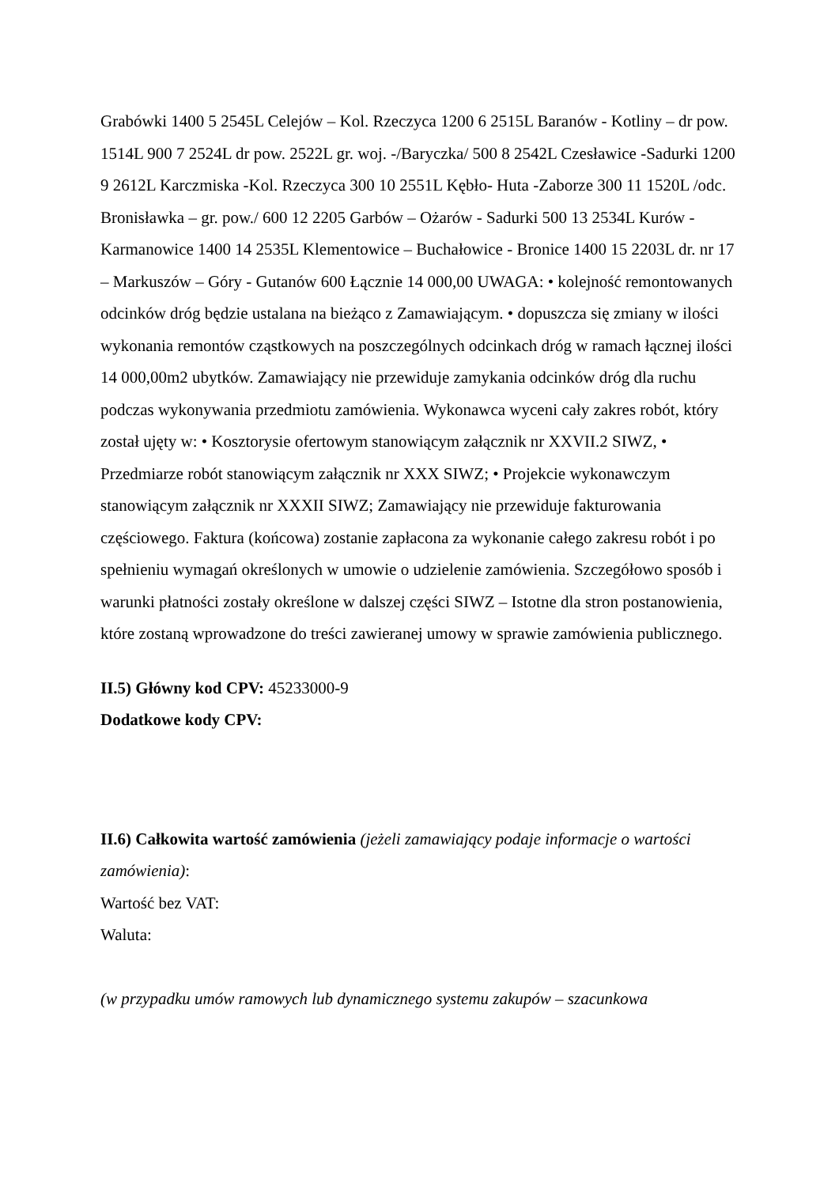Grabówki 1400 5 2545L Celejów – Kol. Rzeczyca 1200 6 2515L Baranów - Kotliny – dr pow. 1514L 900 7 2524L dr pow. 2522L gr. woj. -/Baryczka/ 500 8 2542L Czesławice -Sadurki 1200 9 2612L Karczmiska -Kol. Rzeczyca 300 10 2551L Kębło- Huta -Zaborze 300 11 1520L /odc. Bronisławka – gr. pow./ 600 12 2205 Garbów – Ożarów - Sadurki 500 13 2534L Kurów - Karmanowice 1400 14 2535L Klementowice – Buchałowice - Bronice 1400 15 2203L dr. nr 17 – Markuszów – Góry - Gutanów 600 Łącznie 14 000,00 UWAGA: • kolejność remontowanych odcinków dróg będzie ustalana na bieżąco z Zamawiającym. • dopuszcza się zmiany w ilości wykonania remontów cząstkowych na poszczególnych odcinkach dróg w ramach łącznej ilości 14 000,00m2 ubytków. Zamawiający nie przewiduje zamykania odcinków dróg dla ruchu podczas wykonywania przedmiotu zamówienia. Wykonawca wyceni cały zakres robót, który został ujęty w: • Kosztorysie ofertowym stanowiącym załącznik nr XXVII.2 SIWZ, • Przedmiarze robót stanowiącym załącznik nr XXX SIWZ; • Projekcie wykonawczym stanowiącym załącznik nr XXXII SIWZ; Zamawiający nie przewiduje fakturowania częściowego. Faktura (końcowa) zostanie zapłacona za wykonanie całego zakresu robót i po spełnieniu wymagań określonych w umowie o udzielenie zamówienia. Szczegółowo sposób i warunki płatności zostały określone w dalszej części SIWZ – Istotne dla stron postanowienia, które zostaną wprowadzone do treści zawieranej umowy w sprawie zamówienia publicznego.
II.5) Główny kod CPV: 45233000-9
Dodatkowe kody CPV:
II.6) Całkowita wartość zamówienia (jeżeli zamawiający podaje informacje o wartości zamówienia):
Wartość bez VAT:
Waluta:
(w przypadku umów ramowych lub dynamicznego systemu zakupów – szacunkowa